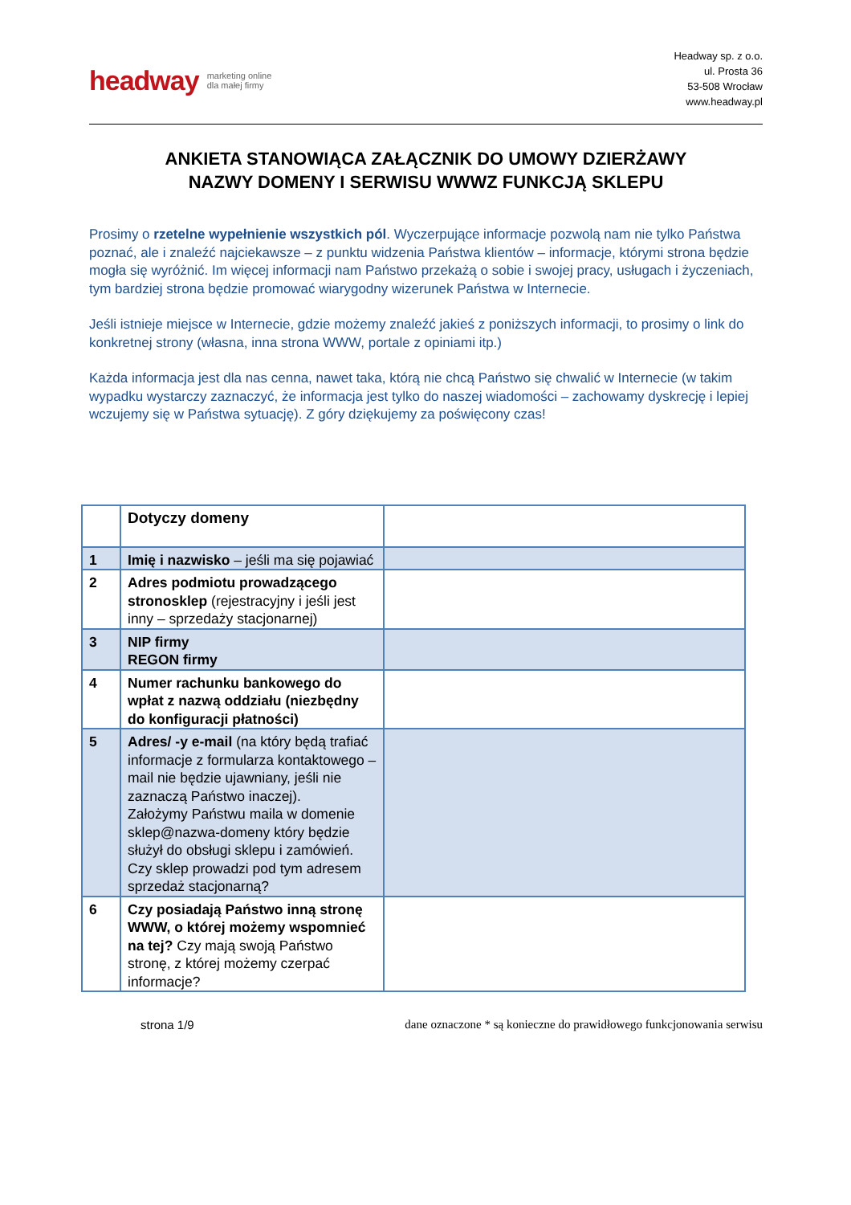headway marketing online
dla małej firmy
Headway sp. z o.o.
ul. Prosta 36
53-508 Wrocław
www.headway.pl
ANKIETA STANOWIĄCA ZAŁĄCZNIK DO UMOWY DZIERŻAWY
NAZWY DOMENY I SERWISU WWWZ FUNKCJĄ SKLEPU
Prosimy o rzetelne wypełnienie wszystkich pól. Wyczerpujące informacje pozwolą nam nie tylko Państwa poznać, ale i znaleźć najciekawsze – z punktu widzenia Państwa klientów – informacje, którymi strona będzie mogła się wyróżnić. Im więcej informacji nam Państwo przekażą o sobie i swojej pracy, usługach i życzeniach, tym bardziej strona będzie promować wiarygodny wizerunek Państwa w Internecie.
Jeśli istnieje miejsce w Internecie, gdzie możemy znaleźć jakieś z poniższych informacji, to prosimy o link do konkretnej strony (własna, inna strona WWW, portale z opiniami itp.)
Każda informacja jest dla nas cenna, nawet taka, którą nie chcą Państwo się chwalić w Internecie (w takim wypadku wystarczy zaznaczyć, że informacja jest tylko do naszej wiadomości – zachowamy dyskrecję i lepiej wczujemy się w Państwa sytuację). Z góry dziękujemy za poświęcony czas!
| | Dotyczy domeny | |
| 1 | Imię i nazwisko – jeśli ma się pojawiać | |
| 2 | Adres podmiotu prowadzącego stronosklep (rejestracyjny i jeśli jest inny – sprzedaży stacjonarnej) | |
| 3 | NIP firmy REGON firmy | |
| 4 | Numer rachunku bankowego do wpłat z nazwą oddziału (niezbędny do konfiguracji płatności) | |
| 5 | Adres/ -y e-mail (na który będą trafiać informacje z formularza kontaktowego – mail nie będzie ujawniany, jeśli nie zaznaczą Państwo inaczej). Założymy Państwu maila w domenie sklep@nazwa-domeny który będzie służył do obsługi sklepu i zamówień. Czy sklep prowadzi pod tym adresem sprzedaż stacjonarną? | |
| 6 | Czy posiadają Państwo inną stronę WWW, o której możemy wspomnieć na tej? Czy mają swoją Państwo stronę, z której możemy czerpać informacje? | |
strona 1/9 dane oznaczone * są konieczne do prawidłowego funkcjonowania serwisu